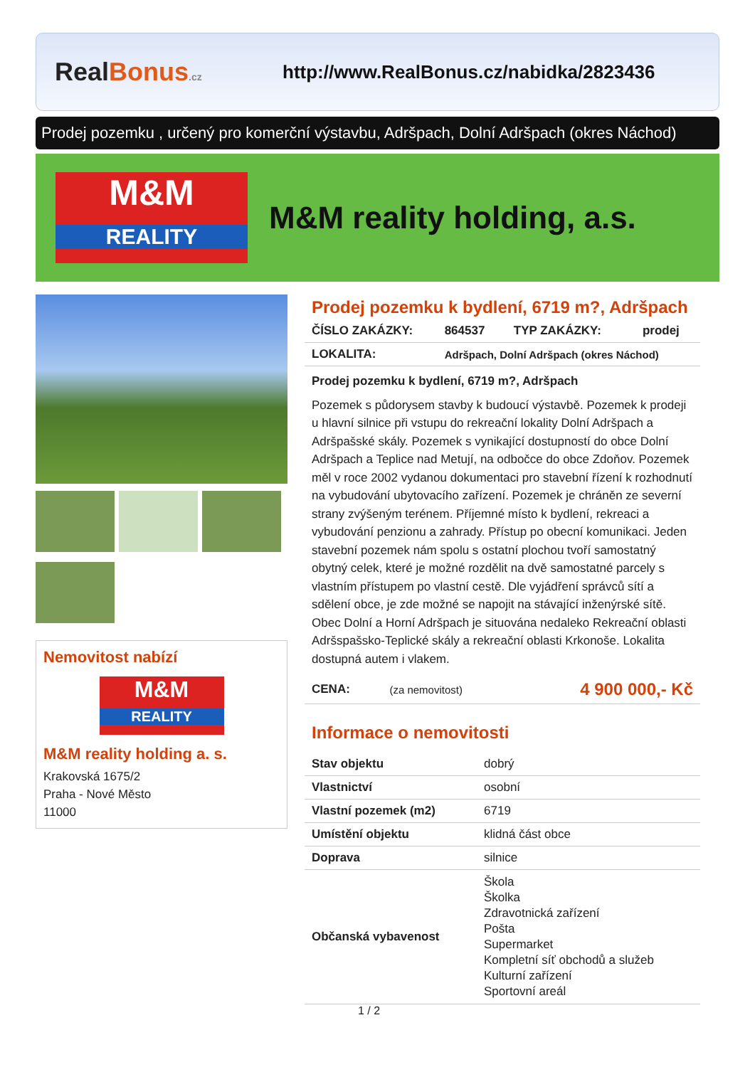RealBonus.cz
http://www.RealBonus.cz/nabidka/2823436
Prodej pozemku , určený pro komerční výstavbu, Adršpach, Dolní Adršpach (okres Náchod)
M&M
REALITY
M&M reality holding, a.s.
Nemovitost nabízí
M&M
REALITY
M&M reality holding a. s.
Krakovská 1675/2
Praha - Nové Město
11000
Prodej pozemku k bydlení, 6719 m?, Adršpach
| ČÍSLO ZAKÁZKY: | 864537 | TYP ZAKÁZKY: | prodej |
| LOKALITA: | Adršpach, Dolní Adršpach (okres Náchod) | | |
Prodej pozemku k bydlení, 6719 m?, Adršpach
Pozemek s půdorysem stavby k budoucí výstavbě. Pozemek k prodeji u hlavní silnice při vstupu do rekreační lokality Dolní Adršpach a Adršpašské skály. Pozemek s vynikající dostupností do obce Dolní Adršpach a Teplice nad Metují, na odbočce do obce Zdoňov. Pozemek měl v roce 2002 vydanou dokumentaci pro stavební řízení k rozhodnutí na vybudování ubytovacího zařízení. Pozemek je chráněn ze severní strany zvýšeným terénem. Příjemné místo k bydlení, rekreaci a vybudování penzionu a zahrady. Přístup po obecní komunikaci. Jeden stavební pozemek nám spolu s ostatní plochou tvoří samostatný obytný celek, které je možné rozdělit na dvě samostatné parcely s vlastním přístupem po vlastní cestě. Dle vyjádření správců sítí a sdělení obce, je zde možné se napojit na stávající inženýrské sítě. Obec Dolní a Horní Adršpach je situována nedaleko Rekreační oblasti Adršspašsko-Teplické skály a rekreační oblasti Krkonoše. Lokalita dostupná autem i vlakem.
| CENA: | (za nemovitost) | 4 900 000,- Kč |
Informace o nemovitosti
| Stav objektu | dobrý |
| Vlastnictví | osobní |
| Vlastní pozemek (m2) | 6719 |
| Umístění objektu | klidná část obce |
| Doprava | silnice |
| Občanská vybavenost | Škola Školka Zdravotnická zařízení Pošta Supermarket Kompletní síť obchodů a služeb Kulturní zařízení Sportovní areál |
1 / 2